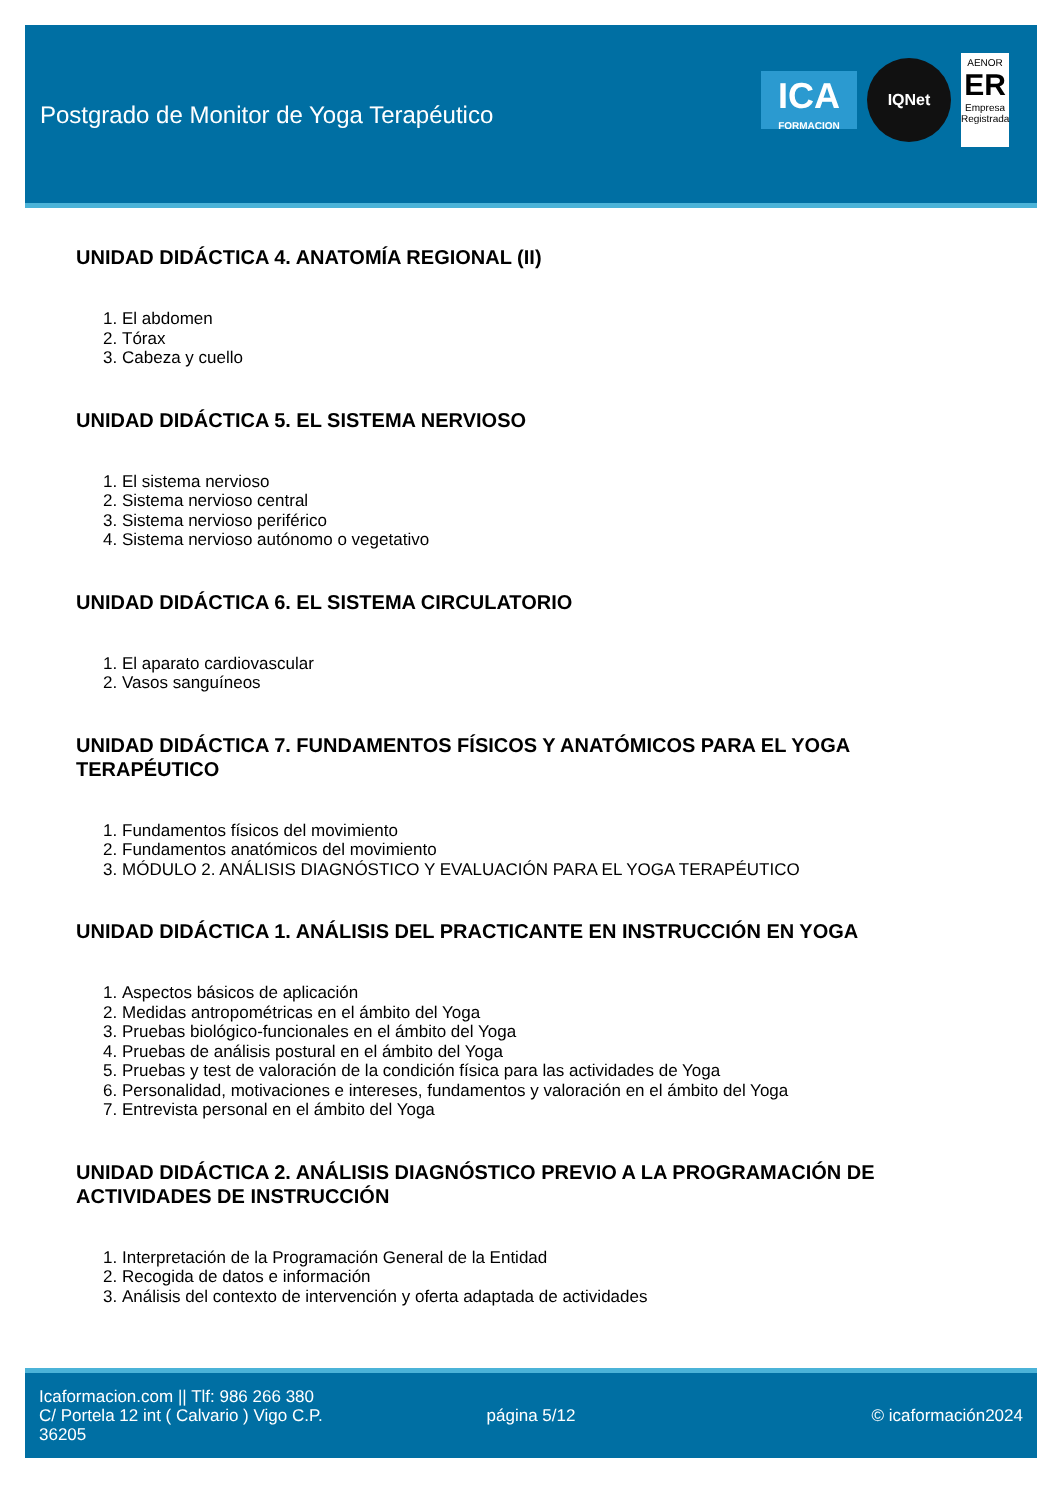Postgrado de Monitor de Yoga Terapéutico
ICA
FORMACION
IQNet
AENOR
ER
Empresa Registrada
UNIDAD DIDÁCTICA 4. ANATOMÍA REGIONAL (II)
1. El abdomen
2. Tórax
3. Cabeza y cuello
UNIDAD DIDÁCTICA 5. EL SISTEMA NERVIOSO
1. El sistema nervioso
2. Sistema nervioso central
3. Sistema nervioso periférico
4. Sistema nervioso autónomo o vegetativo
UNIDAD DIDÁCTICA 6. EL SISTEMA CIRCULATORIO
1. El aparato cardiovascular
2. Vasos sanguíneos
UNIDAD DIDÁCTICA 7. FUNDAMENTOS FÍSICOS Y ANATÓMICOS PARA EL YOGA TERAPÉUTICO
1. Fundamentos físicos del movimiento
2. Fundamentos anatómicos del movimiento
3. MÓDULO 2. ANÁLISIS DIAGNÓSTICO Y EVALUACIÓN PARA EL YOGA TERAPÉUTICO
UNIDAD DIDÁCTICA 1. ANÁLISIS DEL PRACTICANTE EN INSTRUCCIÓN EN YOGA
1. Aspectos básicos de aplicación
2. Medidas antropométricas en el ámbito del Yoga
3. Pruebas biológico-funcionales en el ámbito del Yoga
4. Pruebas de análisis postural en el ámbito del Yoga
5. Pruebas y test de valoración de la condición física para las actividades de Yoga
6. Personalidad, motivaciones e intereses, fundamentos y valoración en el ámbito del Yoga
7. Entrevista personal en el ámbito del Yoga
UNIDAD DIDÁCTICA 2. ANÁLISIS DIAGNÓSTICO PREVIO A LA PROGRAMACIÓN DE ACTIVIDADES DE INSTRUCCIÓN
1. Interpretación de la Programación General de la Entidad
2. Recogida de datos e información
3. Análisis del contexto de intervención y oferta adaptada de actividades
Icaformacion.com || Tlf: 986 266 380
C/ Portela 12 int ( Calvario ) Vigo C.P. 36205
página 5/12 © icaformación2024